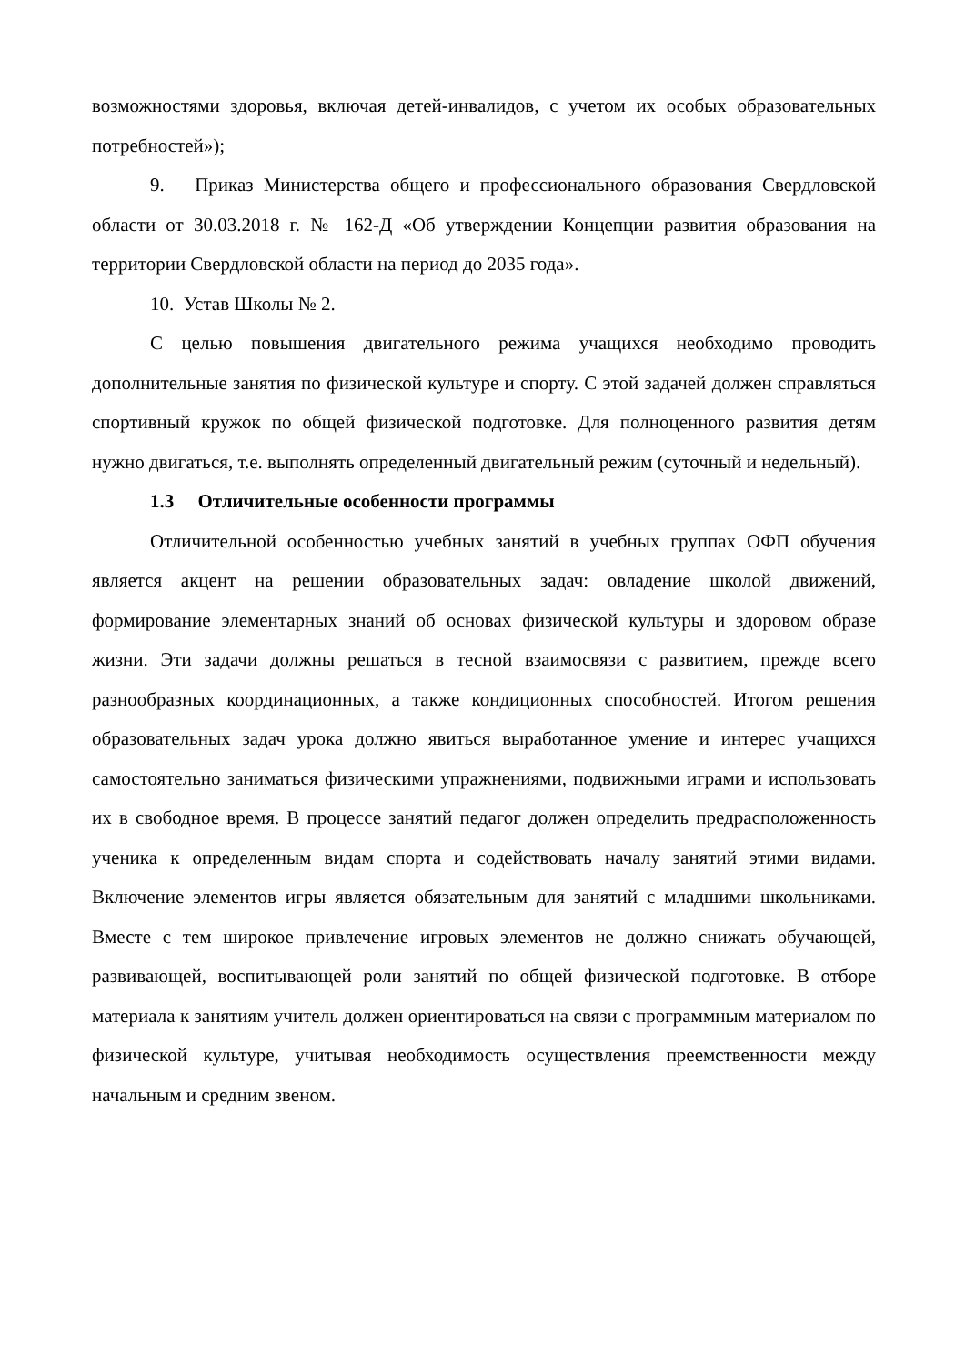возможностями здоровья, включая детей-инвалидов, с учетом их особых образовательных потребностей»);
9. Приказ Министерства общего и профессионального образования Свердловской области от 30.03.2018 г. № 162-Д «Об утверждении Концепции развития образования на территории Свердловской области на период до 2035 года».
10. Устав Школы № 2.
С целью повышения двигательного режима учащихся необходимо проводить дополнительные занятия по физической культуре и спорту. С этой задачей должен справляться спортивный кружок по общей физической подготовке. Для полноценного развития детям нужно двигаться, т.е. выполнять определенный двигательный режим (суточный и недельный).
1.3 Отличительные особенности программы
Отличительной особенностью учебных занятий в учебных группах ОФП обучения является акцент на решении образовательных задач: овладение школой движений, формирование элементарных знаний об основах физической культуры и здоровом образе жизни. Эти задачи должны решаться в тесной взаимосвязи с развитием, прежде всего разнообразных координационных, а также кондиционных способностей. Итогом решения образовательных задач урока должно явиться выработанное умение и интерес учащихся самостоятельно заниматься физическими упражнениями, подвижными играми и использовать их в свободное время. В процессе занятий педагог должен определить предрасположенность ученика к определенным видам спорта и содействовать началу занятий этими видами. Включение элементов игры является обязательным для занятий с младшими школьниками. Вместе с тем широкое привлечение игровых элементов не должно снижать обучающей, развивающей, воспитывающей роли занятий по общей физической подготовке. В отборе материала к занятиям учитель должен ориентироваться на связи с программным материалом по физической культуре, учитывая необходимость осуществления преемственности между начальным и средним звеном.